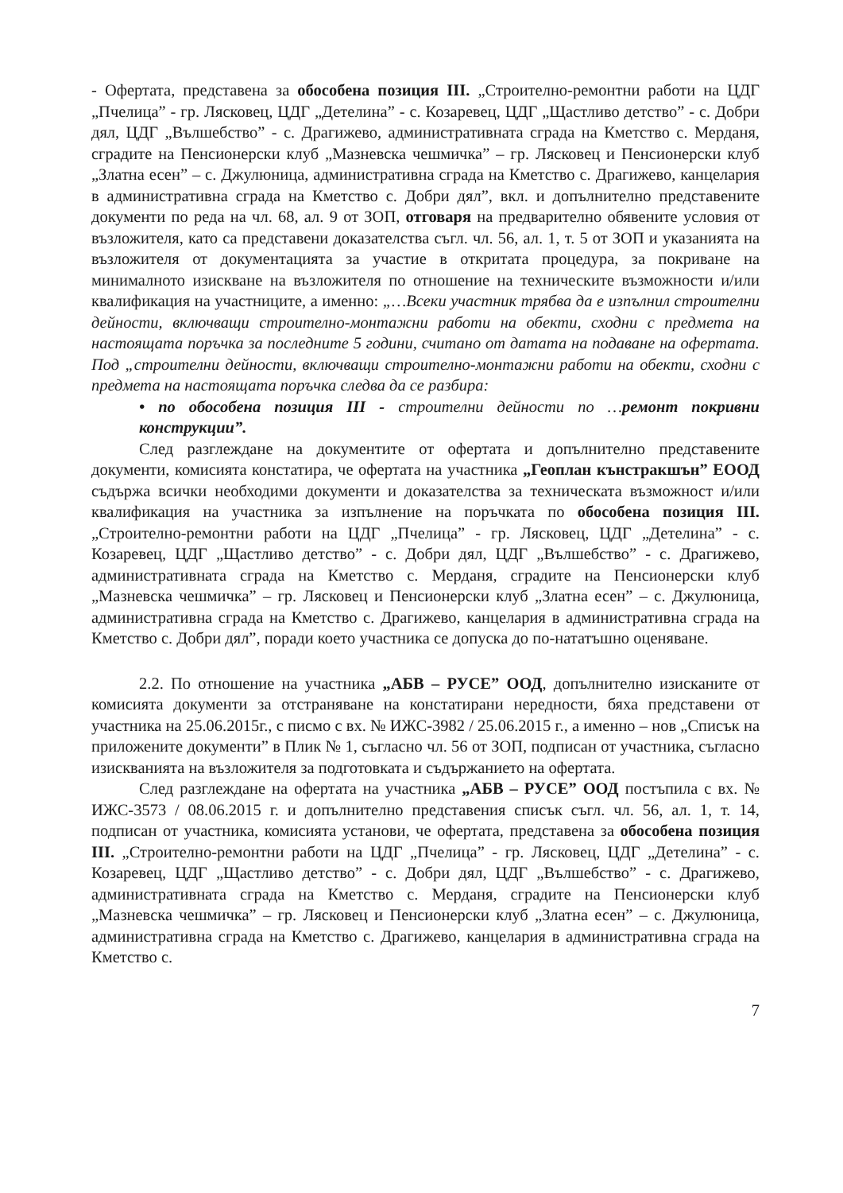- Офертата, представена за обособена позиция III. „Строително-ремонтни работи на ЦДГ „Пчелица” - гр. Лясковец, ЦДГ „Детелина” - с. Козаревец, ЦДГ „Щастливо детство” - с. Добри дял, ЦДГ „Вълшебство” - с. Драгижево, административната сграда на Кметство с. Мерданя, сградите на Пенсионерски клуб „Мазневска чешмичка” – гр. Лясковец и Пенсионерски клуб „Златна есен” – с. Джулюница, административна сграда на Кметство с. Драгижево, канцелария в административна сграда на Кметство с. Добри дял”, вкл. и допълнително представените документи по реда на чл. 68, ал. 9 от ЗОП, отговаря на предварително обявените условия от възложителя, като са представени доказателства съгл. чл. 56, ал. 1, т. 5 от ЗОП и указанията на възложителя от документацията за участие в откритата процедура, за покриване на минималното изискване на възложителя по отношение на техническите възможности и/или квалификация на участниците, а именно: „…Всеки участник трябва да е изпълнил строителни дейности, включващи строително-монтажни работи на обекти, сходни с предмета на настоящата поръчка за последните 5 години, считано от датата на подаване на офертата. Под „строителни дейности, включващи строително-монтажни работи на обекти, сходни с предмета на настоящата поръчка следва да се разбира:
• по обособена позиция III - строителни дейности по …ремонт покривни конструкции”.
След разглеждане на документите от офертата и допълнително представените документи, комисията констатира, че офертата на участника „Геоплан кънстракшън” ЕООД съдържа всички необходими документи и доказателства за техническата възможност и/или квалификация на участника за изпълнение на поръчката по обособена позиция III. „Строително-ремонтни работи на ЦДГ „Пчелица” - гр. Лясковец, ЦДГ „Детелина” - с. Козаревец, ЦДГ „Щастливо детство” - с. Добри дял, ЦДГ „Вълшебство” - с. Драгижево, административната сграда на Кметство с. Мерданя, сградите на Пенсионерски клуб „Мазневска чешмичка” – гр. Лясковец и Пенсионерски клуб „Златна есен” – с. Джулюница, административна сграда на Кметство с. Драгижево, канцелария в административна сграда на Кметство с. Добри дял”, поради което участника се допуска до по-нататъшно оценяване.
2.2. По отношение на участника „АБВ – РУСЕ” ООД, допълнително изисканите от комисията документи за отстраняване на констатирани нередности, бяха представени от участника на 25.06.2015г., с писмо с вх. № ИЖС-3982 / 25.06.2015 г., а именно – нов „Списък на приложените документи” в Плик № 1, съгласно чл. 56 от ЗОП, подписан от участника, съгласно изискванията на възложителя за подготовката и съдържанието на офертата.
След разглеждане на офертата на участника „АБВ – РУСЕ” ООД постъпила с вх. № ИЖС-3573 / 08.06.2015 г. и допълнително представения списък съгл. чл. 56, ал. 1, т. 14, подписан от участника, комисията установи, че офертата, представена за обособена позиция III. „Строително-ремонтни работи на ЦДГ „Пчелица” - гр. Лясковец, ЦДГ „Детелина” - с. Козаревец, ЦДГ „Щастливо детство” - с. Добри дял, ЦДГ „Вълшебство” - с. Драгижево, административната сграда на Кметство с. Мерданя, сградите на Пенсионерски клуб „Мазневска чешмичка” – гр. Лясковец и Пенсионерски клуб „Златна есен” – с. Джулюница, административна сграда на Кметство с. Драгижево, канцелария в административна сграда на Кметство с.
7